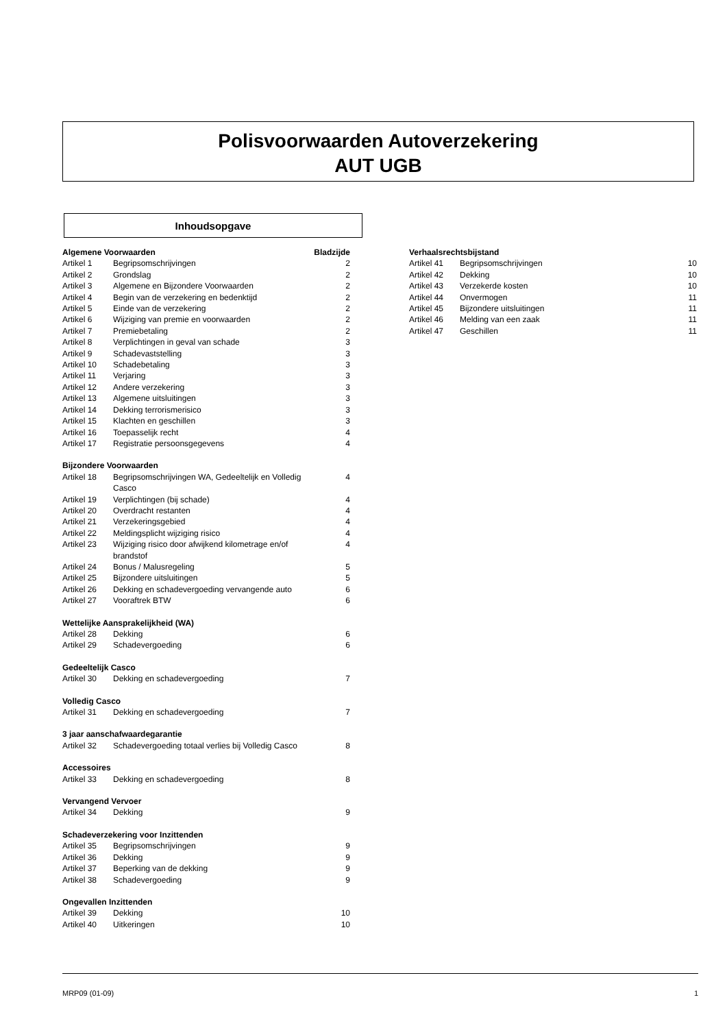Polisvoorwaarden Autoverzekering
AUT UGB
Inhoudsopgave
| Algemene Voorwaarden | | Bladzijde |
| --- | --- | --- |
| Artikel 1 | Begripsomschrijvingen | 2 |
| Artikel 2 | Grondslag | 2 |
| Artikel 3 | Algemene en Bijzondere Voorwaarden | 2 |
| Artikel 4 | Begin van de verzekering en bedenktijd | 2 |
| Artikel 5 | Einde van de verzekering | 2 |
| Artikel 6 | Wijziging van premie en voorwaarden | 2 |
| Artikel 7 | Premiebetaling | 2 |
| Artikel 8 | Verplichtingen in geval van schade | 3 |
| Artikel 9 | Schadevaststelling | 3 |
| Artikel 10 | Schadebetaling | 3 |
| Artikel 11 | Verjaring | 3 |
| Artikel 12 | Andere verzekering | 3 |
| Artikel 13 | Algemene uitsluitingen | 3 |
| Artikel 14 | Dekking terrorismerisico | 3 |
| Artikel 15 | Klachten en geschillen | 3 |
| Artikel 16 | Toepasselijk recht | 4 |
| Artikel 17 | Registratie persoonsgegevens | 4 |
| Bijzondere Voorwaarden | | |
| Artikel 18 | Begripsomschrijvingen WA, Gedeeltelijk en Volledig Casco | 4 |
| Artikel 19 | Verplichtingen (bij schade) | 4 |
| Artikel 20 | Overdracht restanten | 4 |
| Artikel 21 | Verzekeringsgebied | 4 |
| Artikel 22 | Meldingsplicht wijziging risico | 4 |
| Artikel 23 | Wijziging risico door afwijkend kilometrage en/of brandstof | 4 |
| Artikel 24 | Bonus / Malusregeling | 5 |
| Artikel 25 | Bijzondere uitsluitingen | 5 |
| Artikel 26 | Dekking en schadevergoeding vervangende auto | 6 |
| Artikel 27 | Vooraftrek BTW | 6 |
| Wettelijke Aansprakelijkheid (WA) | | |
| Artikel 28 | Dekking | 6 |
| Artikel 29 | Schadevergoeding | 6 |
| Gedeeltelijk Casco | | |
| Artikel 30 | Dekking en schadevergoeding | 7 |
| Volledig Casco | | |
| Artikel 31 | Dekking en schadevergoeding | 7 |
| 3 jaar aanschafwaardegarantie | | |
| Artikel 32 | Schadevergoeding totaal verlies bij Volledig Casco | 8 |
| Accessoires | | |
| Artikel 33 | Dekking en schadevergoeding | 8 |
| Vervangend Vervoer | | |
| Artikel 34 | Dekking | 9 |
| Schadeverzekering voor Inzittenden | | |
| Artikel 35 | Begripsomschrijvingen | 9 |
| Artikel 36 | Dekking | 9 |
| Artikel 37 | Beperking van de dekking | 9 |
| Artikel 38 | Schadevergoeding | 9 |
| Ongevallen Inzittenden | | |
| Artikel 39 | Dekking | 10 |
| Artikel 40 | Uitkeringen | 10 |
| Verhaalsrechtsbijstand | | |
| --- | --- | --- |
| Artikel 41 | Begripsomschrijvingen | 10 |
| Artikel 42 | Dekking | 10 |
| Artikel 43 | Verzekerde kosten | 10 |
| Artikel 44 | Onvermogen | 11 |
| Artikel 45 | Bijzondere uitsluitingen | 11 |
| Artikel 46 | Melding van een zaak | 11 |
| Artikel 47 | Geschillen | 11 |
MRP09 (01-09) 1